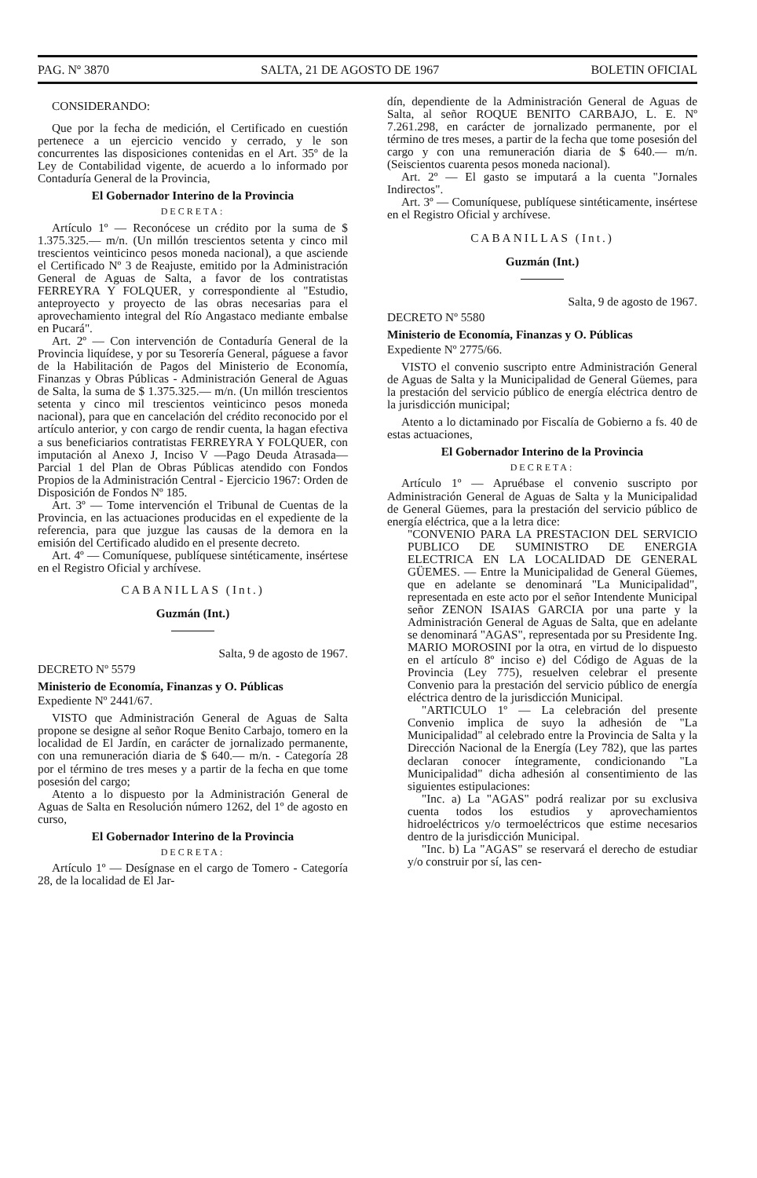PAG. Nº 3870 SALTA, 21 DE AGOSTO DE 1967 BOLETIN OFICIAL
CONSIDERANDO:
Que por la fecha de medición, el Certificado en cuestión pertenece a un ejercicio vencido y cerrado, y le son concurrentes las disposiciones contenidas en el Art. 35º de la Ley de Contabilidad vigente, de acuerdo a lo informado por Contaduría General de la Provincia,
El Gobernador Interino de la Provincia
DECRETA:
Artículo 1º — Reconócese un crédito por la suma de $ 1.375.325.— m/n. (Un millón trescientos setenta y cinco mil trescientos veinticinco pesos moneda nacional), a que asciende el Certificado Nº 3 de Reajuste, emitido por la Administración General de Aguas de Salta, a favor de los contratistas FERREYRA Y FOLQUER, y correspondiente al "Estudio, anteproyecto y proyecto de las obras necesarias para el aprovechamiento integral del Río Angastaco mediante embalse en Pucará".
Art. 2º — Con intervención de Contaduría General de la Provincia liquídese, y por su Tesorería General, páguese a favor de la Habilitación de Pagos del Ministerio de Economía, Finanzas y Obras Públicas - Administración General de Aguas de Salta, la suma de $ 1.375.325.— m/n. (Un millón trescientos setenta y cinco mil trescientos veinticinco pesos moneda nacional), para que en cancelación del crédito reconocido por el artículo anterior, y con cargo de rendir cuenta, la hagan efectiva a sus beneficiarios contratistas FERREYRA Y FOLQUER, con imputación al Anexo J, Inciso V —Pago Deuda Atrasada— Parcial 1 del Plan de Obras Públicas atendido con Fondos Propios de la Administración Central - Ejercicio 1967: Orden de Disposición de Fondos Nº 185.
Art. 3º — Tome intervención el Tribunal de Cuentas de la Provincia, en las actuaciones producidas en el expediente de la referencia, para que juzgue las causas de la demora en la emisión del Certificado aludido en el presente decreto.
Art. 4º — Comuníquese, publíquese sintéticamente, insértese en el Registro Oficial y archívese.
CABANILLAS (Int.)
Guzmán (Int.)
Salta, 9 de agosto de 1967.
DECRETO Nº 5579
Ministerio de Economía, Finanzas y O. Públicas
Expediente Nº 2441/67.
VISTO que Administración General de Aguas de Salta propone se designe al señor Roque Benito Carbajo, tomero en la localidad de El Jardín, en carácter de jornalizado permanente, con una remuneración diaria de $ 640.— m/n. - Categoría 28 por el término de tres meses y a partir de la fecha en que tome posesión del cargo;
Atento a lo dispuesto por la Administración General de Aguas de Salta en Resolución número 1262, del 1º de agosto en curso,
El Gobernador Interino de la Provincia
DECRETA:
Artículo 1º — Desígnase en el cargo de Tomero - Categoría 28, de la localidad de El Jar-
dín, dependiente de la Administración General de Aguas de Salta, al señor ROQUE BENITO CARBAJO, L. E. Nº 7.261.298, en carácter de jornalizado permanente, por el término de tres meses, a partir de la fecha que tome posesión del cargo y con una remuneración diaria de $ 640.— m/n. (Seiscientos cuarenta pesos moneda nacional).
Art. 2º — El gasto se imputará a la cuenta "Jornales Indirectos".
Art. 3º — Comuníquese, publíquese sintéticamente, insértese en el Registro Oficial y archívese.
CABANILLAS (Int.)
Guzmán (Int.)
Salta, 9 de agosto de 1967.
DECRETO Nº 5580
Ministerio de Economía, Finanzas y O. Públicas
Expediente Nº 2775/66.
VISTO el convenio suscripto entre Administración General de Aguas de Salta y la Municipalidad de General Güemes, para la prestación del servicio público de energía eléctrica dentro de la jurisdicción municipal;
Atento a lo dictaminado por Fiscalía de Gobierno a fs. 40 de estas actuaciones,
El Gobernador Interino de la Provincia
DECRETA:
Artículo 1º — Apruébase el convenio suscripto por Administración General de Aguas de Salta y la Municipalidad de General Güemes, para la prestación del servicio público de energía eléctrica, que a la letra dice:
"CONVENIO PARA LA PRESTACION DEL SERVICIO PUBLICO DE SUMINISTRO DE ENERGIA ELECTRICA EN LA LOCALIDAD DE GENERAL GÜEMES. — Entre la Municipalidad de General Güemes, que en adelante se denominará "La Municipalidad", representada en este acto por el señor Intendente Municipal señor ZENON ISAIAS GARCIA por una parte y la Administración General de Aguas de Salta, que en adelante se denominará "AGAS", representada por su Presidente Ing. MARIO MOROSINI por la otra, en virtud de lo dispuesto en el artículo 8º inciso e) del Código de Aguas de la Provincia (Ley 775), resuelven celebrar el presente Convenio para la prestación del servicio público de energía eléctrica dentro de la jurisdicción Municipal.
"ARTICULO 1º — La celebración del presente Convenio implica de suyo la adhesión de "La Municipalidad" al celebrado entre la Provincia de Salta y la Dirección Nacional de la Energía (Ley 782), que las partes declaran conocer íntegramente, condicionando "La Municipalidad" dicha adhesión al consentimiento de las siguientes estipulaciones:
"Inc. a) La "AGAS" podrá realizar por su exclusiva cuenta todos los estudios y aprovechamientos hidroeléctricos y/o termoeléctricos que estime necesarios dentro de la jurisdicción Municipal.
"Inc. b) La "AGAS" se reservará el derecho de estudiar y/o construir por sí, las cen-